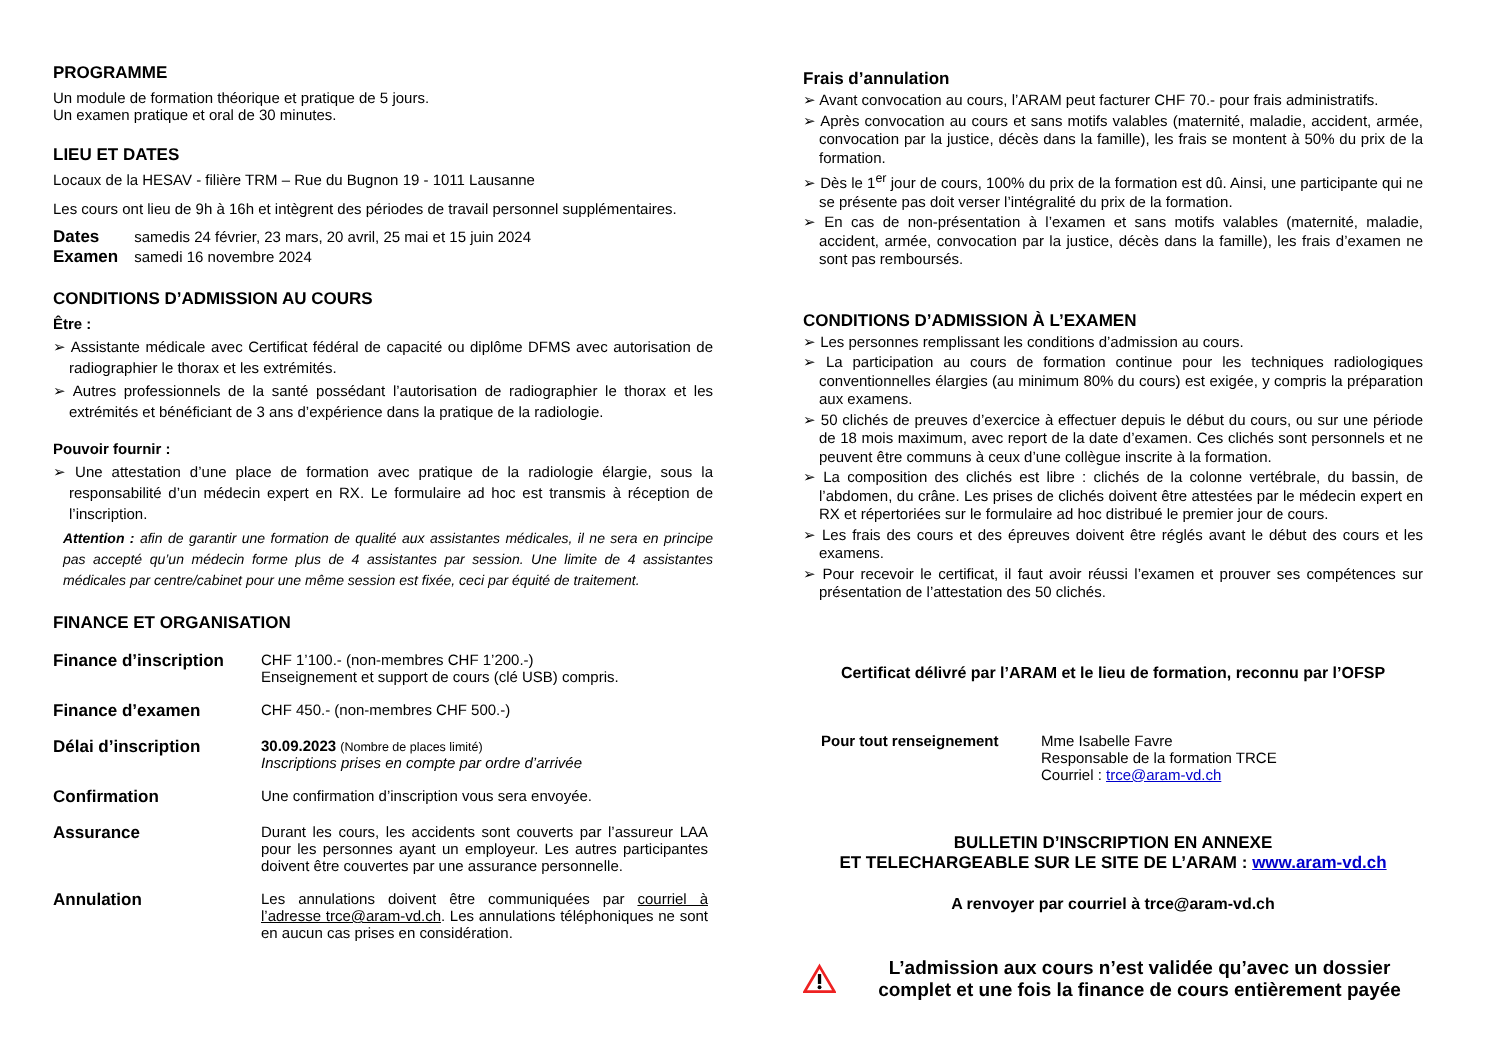PROGRAMME
Un module de formation théorique et pratique de 5 jours.
Un examen pratique et oral de 30 minutes.
LIEU ET DATES
Locaux de la HESAV - filière TRM – Rue du Bugnon 19 - 1011 Lausanne
Les cours ont lieu de 9h à 16h et intègrent des périodes de travail personnel supplémentaires.
Dates samedis 24 février, 23 mars, 20 avril, 25 mai et 15 juin 2024
Examen samedi 16 novembre 2024
CONDITIONS D’ADMISSION AU COURS
Être :
➢ Assistante médicale avec Certificat fédéral de capacité ou diplôme DFMS avec autorisation de radiographier le thorax et les extrémités.
➢ Autres professionnels de la santé possédant l’autorisation de radiographier le thorax et les extrémités et bénéficiant de 3 ans d’expérience dans la pratique de la radiologie.
Pouvoir fournir :
➢ Une attestation d’une place de formation avec pratique de la radiologie élargie, sous la responsabilité d’un médecin expert en RX. Le formulaire ad hoc est transmis à réception de l’inscription.
Attention : afin de garantir une formation de qualité aux assistantes médicales, il ne sera en principe pas accepté qu’un médecin forme plus de 4 assistantes par session. Une limite de 4 assistantes médicales par centre/cabinet pour une même session est fixée, ceci par équité de traitement.
FINANCE ET ORGANISATION
| Finance d’inscription | CHF 1’100.- (non-membres CHF 1’200.-) Enseignement et support de cours (clé USB) compris. |
| Finance d’examen | CHF 450.- (non-membres CHF 500.-) |
| Délai d’inscription | 30.09.2023 (Nombre de places limité) Inscriptions prises en compte par ordre d’arrivée |
| Confirmation | Une confirmation d’inscription vous sera envoyée. |
| Assurance | Durant les cours, les accidents sont couverts par l’assureur LAA pour les personnes ayant un employeur. Les autres participantes doivent être couvertes par une assurance personnelle. |
| Annulation | Les annulations doivent être communiquées par courriel à l’adresse trce@aram-vd.ch . Les annulations téléphoniques ne sont en aucun cas prises en considération. |
Frais d’annulation
➢ Avant convocation au cours, l’ARAM peut facturer CHF 70.- pour frais administratifs.
➢ Après convocation au cours et sans motifs valables (maternité, maladie, accident, armée, convocation par la justice, décès dans la famille), les frais se montent à 50% du prix de la formation.
➢ Dès le 1<sup>er</sup> jour de cours, 100% du prix de la formation est dû. Ainsi, une participante qui ne se présente pas doit verser l’intégralité du prix de la formation.
➢ En cas de non-présentation à l’examen et sans motifs valables (maternité, maladie, accident, armée, convocation par la justice, décès dans la famille), les frais d’examen ne sont pas remboursés.
CONDITIONS D’ADMISSION À L’EXAMEN
➢ Les personnes remplissant les conditions d’admission au cours.
➢ La participation au cours de formation continue pour les techniques radiologiques conventionnelles élargies (au minimum 80% du cours) est exigée, y compris la préparation aux examens.
➢ 50 clichés de preuves d’exercice à effectuer depuis le début du cours, ou sur une période de 18 mois maximum, avec report de la date d’examen. Ces clichés sont personnels et ne peuvent être communs à ceux d’une collègue inscrite à la formation.
➢ La composition des clichés est libre : clichés de la colonne vertébrale, du bassin, de l’abdomen, du crâne. Les prises de clichés doivent être attestées par le médecin expert en RX et répertoriées sur le formulaire ad hoc distribué le premier jour de cours.
➢ Les frais des cours et des épreuves doivent être réglés avant le début des cours et les examens.
➢ Pour recevoir le certificat, il faut avoir réussi l’examen et prouver ses compétences sur présentation de l’attestation des 50 clichés.
Certificat délivré par l’ARAM et le lieu de formation, reconnu par l’OFSP
Pour tout renseignement Mme Isabelle Favre
Responsable de la formation TRCE
Courriel : trce@aram-vd.ch
BULLETIN D’INSCRIPTION EN ANNEXE
ET TELECHARGEABLE SUR LE SITE DE L’ARAM : www.aram-vd.ch
A renvoyer par courriel à trce@aram-vd.ch
L’admission aux cours n’est validée qu’avec un dossier complet et une fois la finance de cours entièrement payée